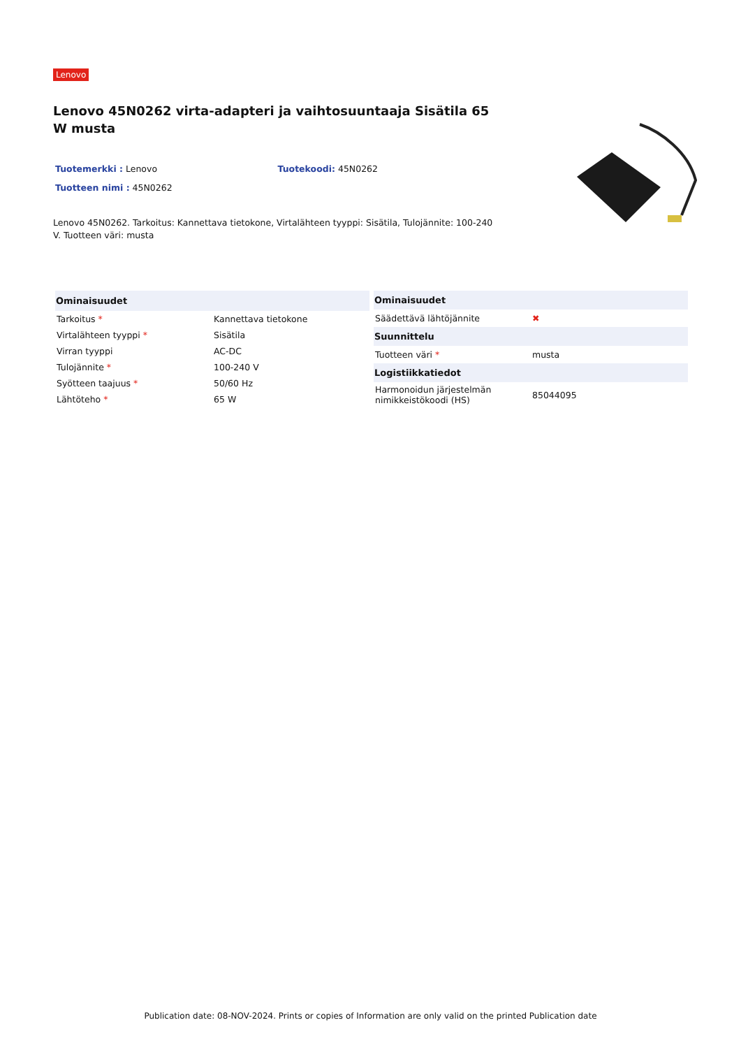Lenovo
Lenovo 45N0262 virta-adapteri ja vaihtosuuntaaja Sisätila 65 W musta
Tuotemerkki : Lenovo Tuotekoodi: 45N0262
Tuotteen nimi : 45N0262
Lenovo 45N0262. Tarkoitus: Kannettava tietokone, Virtalähteen tyyppi: Sisätila, Tulojännite: 100-240 V. Tuotteen väri: musta
| Ominaisuudet | |
| --- | --- |
| Tarkoitus * | Kannettava tietokone |
| Virtalähteen tyyppi * | Sisätila |
| Virran tyyppi | AC-DC |
| Tulojännite * | 100-240 V |
| Syötteen taajuus * | 50/60 Hz |
| Lähtöteho * | 65 W |
| Ominaisuudet | |
| --- | --- |
| Säädettävä lähtöjännite | ✖ |
| Suunnittelu | |
| Tuotteen väri * | musta |
| Logistiikkatiedot | |
| Harmonoidun järjestelmän nimikkeistökoodi (HS) | 85044095 |
Publication date: 08-NOV-2024. Prints or copies of Information are only valid on the printed Publication date